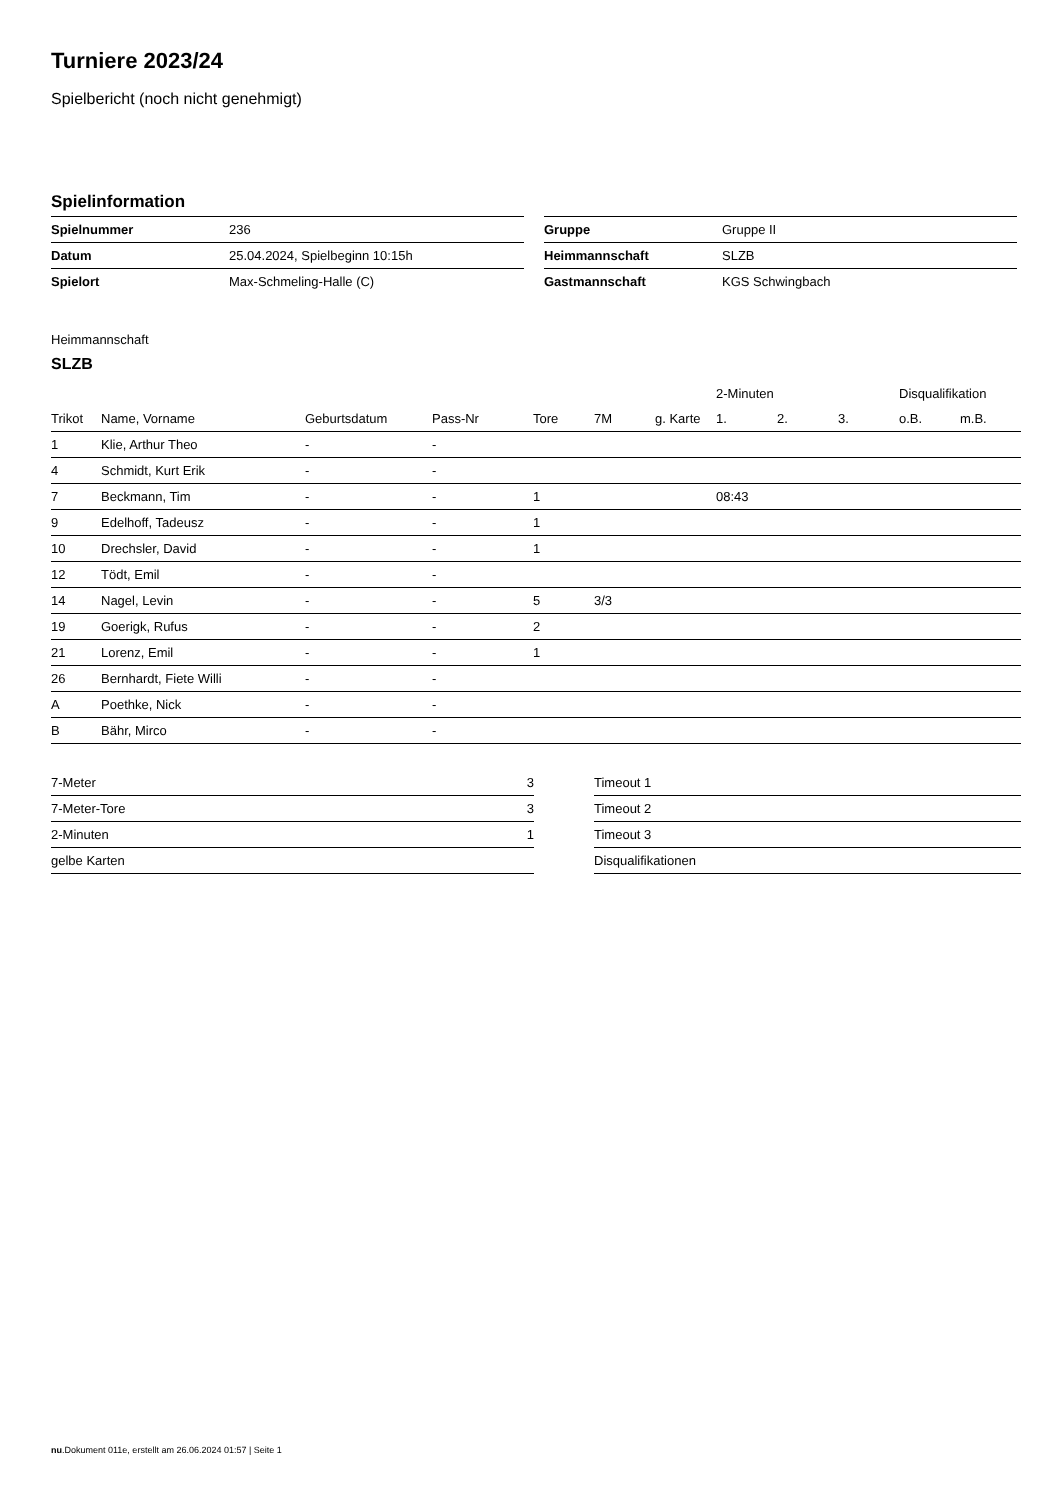Turniere 2023/24
Spielbericht (noch nicht genehmigt)
Spielinformation
| Spielnummer | 236 |
| Datum | 25.04.2024, Spielbeginn 10:15h |
| Spielort | Max-Schmeling-Halle (C) |
| Gruppe | Gruppe II |
| Heimmannschaft | SLZB |
| Gastmannschaft | KGS Schwingbach |
Heimmannschaft
SLZB
| | | | | | | | 2-Minuten | | | Disqualifikation | |
| --- | --- | --- | --- | --- | --- | --- | --- | --- | --- | --- | --- |
| Trikot | Name, Vorname | Geburtsdatum | Pass-Nr | Tore | 7M | g. Karte | 1. | 2. | 3. | o.B. | m.B. |
| 1 | Klie, Arthur Theo | - | - | | | | | | | | |
| 4 | Schmidt, Kurt Erik | - | - | | | | | | | | |
| 7 | Beckmann, Tim | - | - | 1 | | | 08:43 | | | | |
| 9 | Edelhoff, Tadeusz | - | - | 1 | | | | | | | |
| 10 | Drechsler, David | - | - | 1 | | | | | | | |
| 12 | Tödt, Emil | - | - | | | | | | | | |
| 14 | Nagel, Levin | - | - | 5 | 3/3 | | | | | | |
| 19 | Goerigk, Rufus | - | - | 2 | | | | | | | |
| 21 | Lorenz, Emil | - | - | 1 | | | | | | | |
| 26 | Bernhardt, Fiete Willi | - | - | | | | | | | | |
| A | Poethke, Nick | - | - | | | | | | | | |
| B | Bähr, Mirco | - | - | | | | | | | | |
| 7-Meter | 3 |
| 7-Meter-Tore | 3 |
| 2-Minuten | 1 |
| gelbe Karten | |
| Timeout 1 |
| Timeout 2 |
| Timeout 3 |
| Disqualifikationen |
nu.Dokument 011e, erstellt am 26.06.2024 01:57 | Seite 1